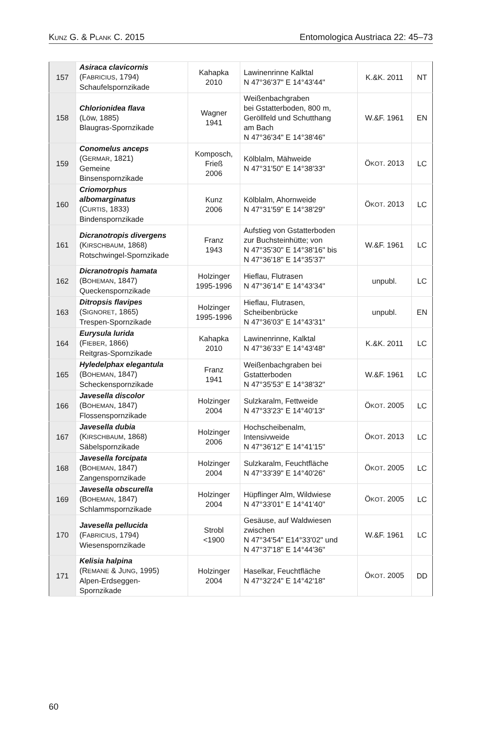KUNZ G. & PLANK C. 2015 Entomologica Austriaca 22: 45–73
| 157 | Asiraca clavicornis (F ABRICIUS , 1794) Schaufelspornzikade | Kahapka 2010 | Lawinenrinne Kalktal N 47°36'37" E 14°43'44" | K.&K. 2011 | NT |
| 158 | Chlorionidea flava (Löw, 1885) Blaugras-Spornzikade | Wagner 1941 | Weißenbachgraben bei Gstatterboden, 800 m, Geröllfeld und Schutthang am Bach N 47°36'34" E 14°38'46" | W.&F. 1961 | EN |
| 159 | Conomelus anceps (G ERMAR , 1821) Gemeine Binsenspornzikade | Komposch, Frieß 2006 | Kölblalm, Mähweide N 47°31'50" E 14°38'33" | Ö KOT . 2013 | LC |
| 160 | Criomorphus albomarginatus (C URTIS , 1833) Bindenspornzikade | Kunz 2006 | Kölblalm, Ahornweide N 47°31'59" E 14°38'29" | Ö KOT . 2013 | LC |
| 161 | Dicranotropis divergens (K IRSCHBAUM , 1868) Rotschwingel-Spornzikade | Franz 1943 | Aufstieg von Gstatterboden zur Buchsteinhütte; von N 47°35'30" E 14°38'16" bis N 47°36'18" E 14°35'37" | W.&F. 1961 | LC |
| 162 | Dicranotropis hamata (B OHEMAN , 1847) Queckenspornzikade | Holzinger 1995-1996 | Hieflau, Flutrasen N 47°36'14" E 14°43'34" | unpubl. | LC |
| 163 | Ditropsis flavipes (S IGNORET , 1865) Trespen-Spornzikade | Holzinger 1995-1996 | Hieflau, Flutrasen, Scheibenbrücke N 47°36'03" E 14°43'31" | unpubl. | EN |
| 164 | Eurysula lurida (F IEBER , 1866) Reitgras-Spornzikade | Kahapka 2010 | Lawinenrinne, Kalktal N 47°36'33" E 14°43'48" | K.&K. 2011 | LC |
| 165 | Hyledelphax elegantula (B OHEMAN , 1847) Scheckenspornzikade | Franz 1941 | Weißenbachgraben bei Gstatterboden N 47°35'53" E 14°38'32" | W.&F. 1961 | LC |
| 166 | Javesella discolor (B OHEMAN , 1847) Flossenspornzikade | Holzinger 2004 | Sulzkaralm, Fettweide N 47°33'23“ E 14°40'13“ | Ö KOT . 2005 | LC |
| 167 | Javesella dubia (K IRSCHBAUM , 1868) Säbelspornzikade | Holzinger 2006 | Hochscheibenalm, Intensivweide N 47°36'12" E 14°41'15" | Ö KOT . 2013 | LC |
| 168 | Javesella forcipata (B OHEMAN , 1847) Zangenspornzikade | Holzinger 2004 | Sulzkaralm, Feuchtfläche N 47°33'39" E 14°40'26" | Ö KOT . 2005 | LC |
| 169 | Javesella obscurella (B OHEMAN , 1847) Schlammspornzikade | Holzinger 2004 | Hüpflinger Alm, Wildwiese N 47°33'01" E 14°41'40" | Ö KOT . 2005 | LC |
| 170 | Javesella pellucida (F ABRICIUS , 1794) Wiesenspornzikade | Strobl <1900 | Gesäuse, auf Waldwiesen zwischen N 47°34'54" E14°33'02" und N 47°37'18" E 14°44'36" | W.&F. 1961 | LC |
| 171 | Kelisia halpina (R EMANE & J UNG , 1995) Alpen-Erdseggen- Spornzikade | Holzinger 2004 | Haselkar, Feuchtfläche N 47°32'24" E 14°42'18" | Ö KOT . 2005 | DD |
60